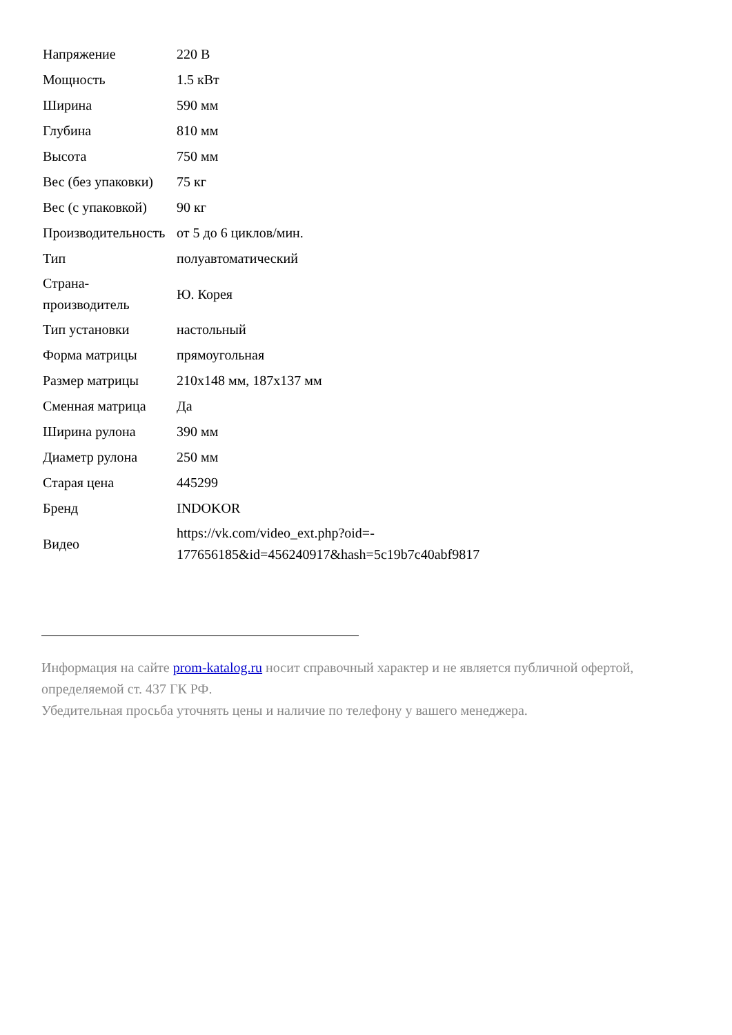| Напряжение | 220 В |
| Мощность | 1.5 кВт |
| Ширина | 590 мм |
| Глубина | 810 мм |
| Высота | 750 мм |
| Вес (без упаковки) | 75 кг |
| Вес (с упаковкой) | 90 кг |
| Производительность | от 5 до 6 циклов/мин. |
| Тип | полуавтоматический |
| Страна- производитель | Ю. Корея |
| Тип установки | настольный |
| Форма матрицы | прямоугольная |
| Размер матрицы | 210x148 мм, 187x137 мм |
| Сменная матрица | Да |
| Ширина рулона | 390 мм |
| Диаметр рулона | 250 мм |
| Старая цена | 445299 |
| Бренд | INDOKOR |
| Видео | https://vk.com/video_ext.php?oid=- 177656185&id=456240917&hash=5c19b7c40abf9817 |
Информация на сайте prom-katalog.ru носит справочный характер и не является публичной офертой, определяемой ст. 437 ГК РФ.
Убедительная просьба уточнять цены и наличие по телефону у вашего менеджера.